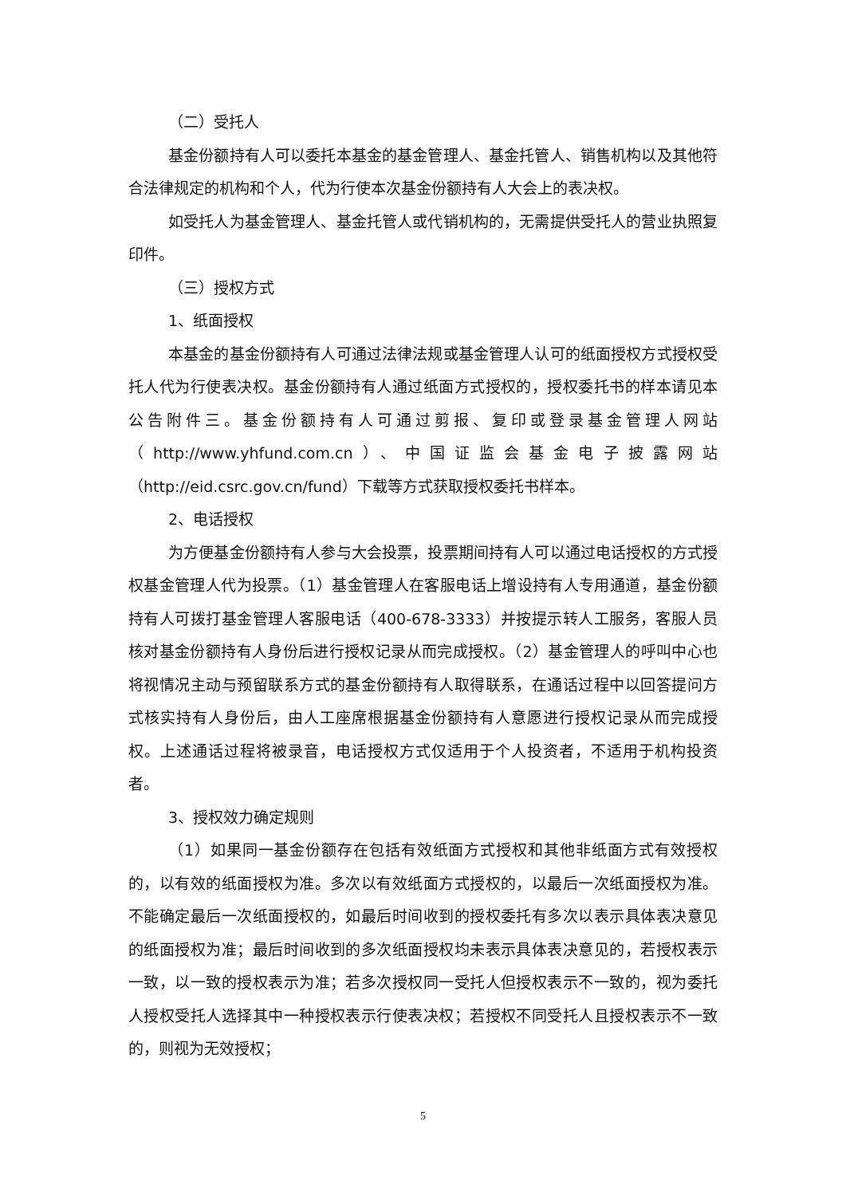（二）受托人
基金份额持有人可以委托本基金的基金管理人、基金托管人、销售机构以及其他符合法律规定的机构和个人，代为行使本次基金份额持有人大会上的表决权。
如受托人为基金管理人、基金托管人或代销机构的，无需提供受托人的营业执照复印件。
（三）授权方式
1、纸面授权
本基金的基金份额持有人可通过法律法规或基金管理人认可的纸面授权方式授权受托人代为行使表决权。基金份额持有人通过纸面方式授权的，授权委托书的样本请见本公告附件三。基金份额持有人可通过剪报、复印或登录基金管理人网站（http://www.yhfund.com.cn）、中国证监会基金电子披露网站（http://eid.csrc.gov.cn/fund）下载等方式获取授权委托书样本。
2、电话授权
为方便基金份额持有人参与大会投票，投票期间持有人可以通过电话授权的方式授权基金管理人代为投票。（1）基金管理人在客服电话上增设持有人专用通道，基金份额持有人可拨打基金管理人客服电话（400-678-3333）并按提示转人工服务，客服人员核对基金份额持有人身份后进行授权记录从而完成授权。（2）基金管理人的呼叫中心也将视情况主动与预留联系方式的基金份额持有人取得联系，在通话过程中以回答提问方式核实持有人身份后，由人工座席根据基金份额持有人意愿进行授权记录从而完成授权。上述通话过程将被录音，电话授权方式仅适用于个人投资者，不适用于机构投资者。
3、授权效力确定规则
（1）如果同一基金份额存在包括有效纸面方式授权和其他非纸面方式有效授权的，以有效的纸面授权为准。多次以有效纸面方式授权的，以最后一次纸面授权为准。不能确定最后一次纸面授权的，如最后时间收到的授权委托有多次以表示具体表决意见的纸面授权为准；最后时间收到的多次纸面授权均未表示具体表决意见的，若授权表示一致，以一致的授权表示为准；若多次授权同一受托人但授权表示不一致的，视为委托人授权受托人选择其中一种授权表示行使表决权；若授权不同受托人且授权表示不一致的，则视为无效授权；
5